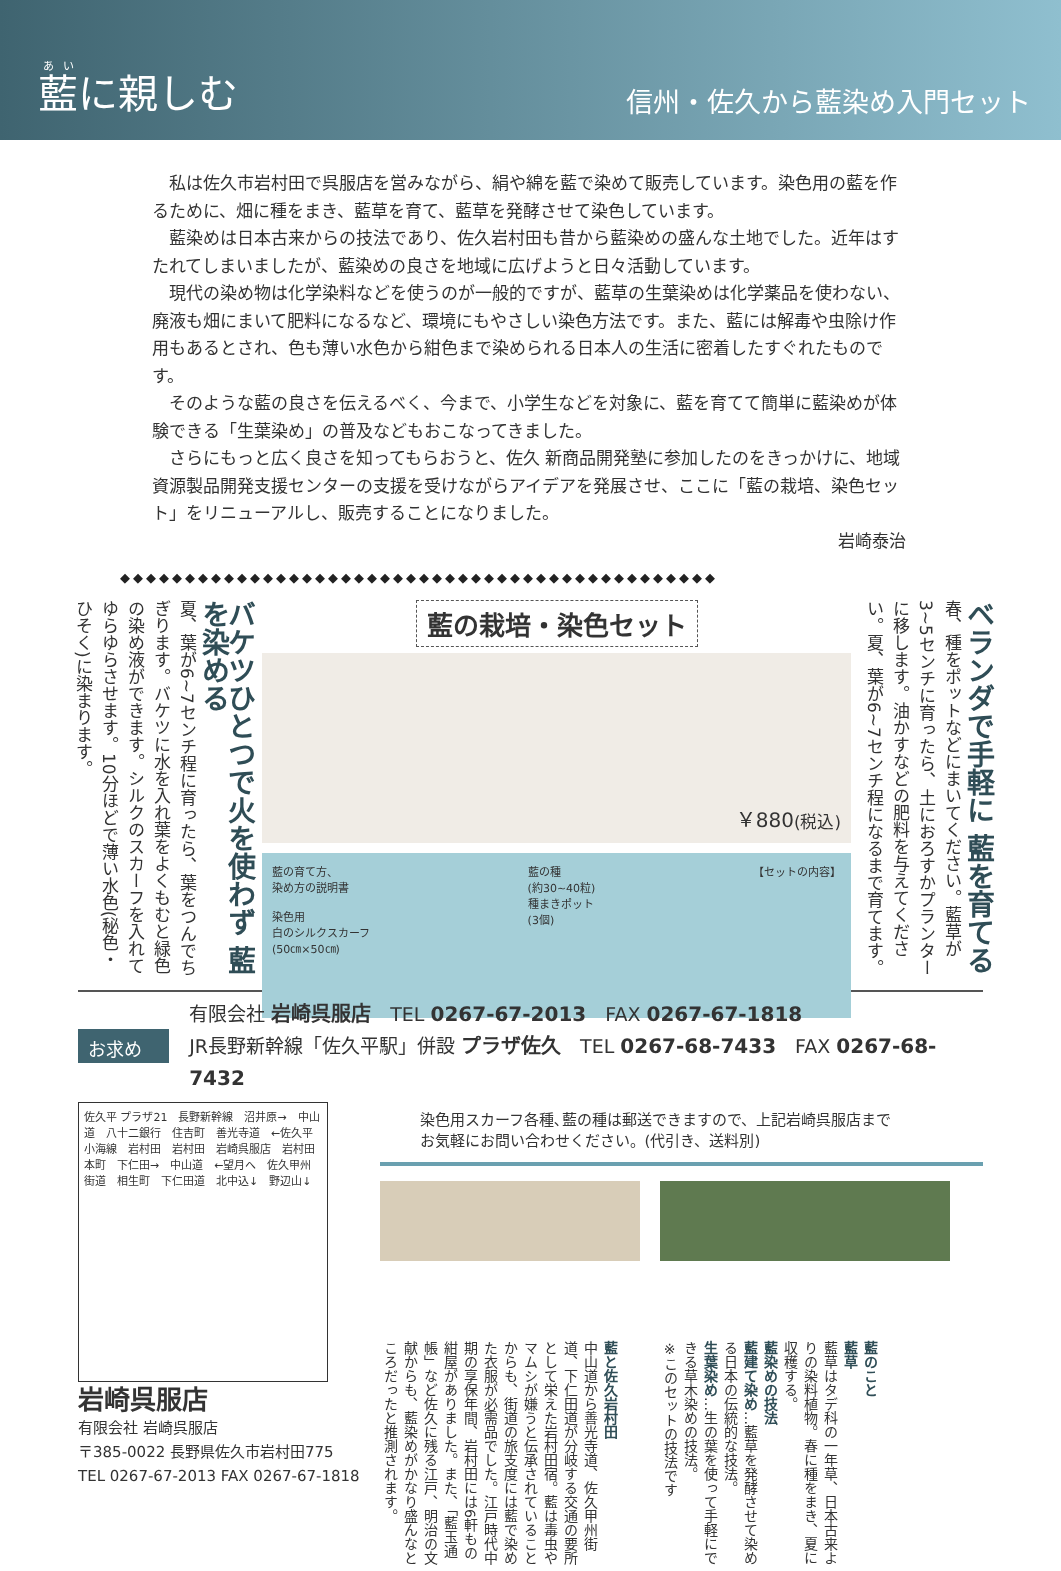藍に親しむ
信州・佐久から藍染め入門セット
私は佐久市岩村田で呉服店を営みながら、絹や綿を藍で染めて販売しています。染色用の藍を作るために、畑に種をまき、藍草を育て、藍草を発酵させて染色しています。
藍染めは日本古来からの技法であり、佐久岩村田も昔から藍染めの盛んな土地でした。近年はすたれてしまいましたが、藍染めの良さを地域に広げようと日々活動しています。
現代の染め物は化学染料などを使うのが一般的ですが、藍草の生葉染めは化学薬品を使わない、廃液も畑にまいて肥料になるなど、環境にもやさしい染色方法です。また、藍には解毒や虫除け作用もあるとされ、色も薄い水色から紺色まで染められる日本人の生活に密着したすぐれたものです。
そのような藍の良さを伝えるべく、今まで、小学生などを対象に、藍を育てて簡単に藍染めが体験できる「生葉染め」の普及などもおこなってきました。
さらにもっと広く良さを知ってもらおうと、佐久 新商品開発塾に参加したのをきっかけに、地域資源製品開発支援センターの支援を受けながらアイデアを発展させ、ここに「藍の栽培、染色セット」をリニューアルし、販売することになりました。
岩崎泰治
◆◆◆◆◆◆◆◆◆◆◆◆◆◆◆◆◆◆◆◆◆◆◆◆◆◆◆◆◆◆◆◆◆◆◆◆◆◆◆◆◆◆◆◆◆◆
ベランダで手軽に 藍を育てる
春、種をポットなどにまいてください。藍草が3~5センチに育ったら、土におろすかプランターに移します。油かすなどの肥料を与えてください。夏、葉が6~7センチ程になるまで育てます。
藍の栽培・染色セット
￥880 (税込)
藍の育て方、
染め方の説明書
染色用
白のシルクスカーフ
(50㎝×50㎝)
藍の種
(約30~40粒)
種まきポット
(3個)
【セットの内容】
バケツひとつで火を使わず 藍を染める
夏、葉が6~7センチ程に育ったら、葉をつんでちぎります。バケツに水を入れ葉をよくもむと緑色の染め液ができます。シルクのスカーフを入れてゆらゆらさせます。10分ほどで薄い水色(秘色・ひそく)に染まります。
お求めは
有限会社 岩崎呉服店　TEL 0267-67-2013　FAX 0267-67-1818
JR長野新幹線「佐久平駅」併設 プラザ佐久　TEL 0267-68-7433　FAX 0267-68-7432
佐久平 プラザ21　長野新幹線　沼井原→　中山道　八十二銀行　住吉町　善光寺道　←佐久平　小海線　岩村田　岩村田　岩崎呉服店　岩村田本町　下仁田→　中山道　←望月へ　佐久甲州街道　相生町　下仁田道　北中込↓　野辺山↓
岩崎呉服店
有限会社 岩崎呉服店
〒385-0022 長野県佐久市岩村田775
TEL 0267-67-2013 FAX 0267-67-1818
染色用スカーフ各種､藍の種は郵送できますので、上記岩崎呉服店まで
お気軽にお問い合わせください。(代引き、送料別)
藍と佐久岩村田
中山道から善光寺道、佐久甲州街道、下仁田道が分岐する交通の要所として栄えた岩村田宿。藍は毒虫やマムシが嫌うと伝承されていることからも、街道の旅支度には藍で染めた衣服が必需品でした。江戸時代中期の享保年間、岩村田には6軒もの紺屋がありました。また、「藍玉通帳」など佐久に残る江戸、明治の文献からも、藍染めがかなり盛んなところだったと推測されます。
藍のこと
藍草
藍草はタデ科の一年草、日本古来よりの染料植物。春に種をまき、夏に収穫する。
藍染めの技法
藍建て染め…藍草を発酵させて染める日本の伝統的な技法。
生葉染め…生の葉を使って手軽にできる草木染めの技法。
※このセットの技法です